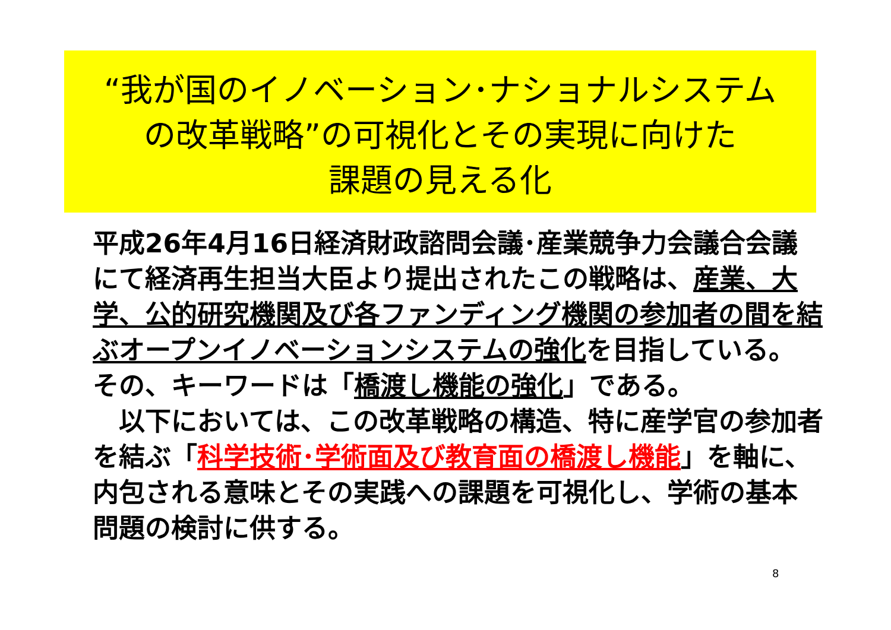“我が国のイノベーション･ナショナルシステム
の改革戦略”の可視化とその実現に向けた
課題の見える化
平成26年4月16日経済財政諮問会議･産業競争力会議合会議にて経済再生担当大臣より提出されたこの戦略は、産業、大学、公的研究機関及び各ファンディング機関の参加者の間を結ぶオープンイノベーションシステムの強化を目指している。
その、キーワードは「橋渡し機能の強化」である。
　以下においては、この改革戦略の構造、特に産学官の参加者を結ぶ「科学技術･学術面及び教育面の橋渡し機能」を軸に、内包される意味とその実践への課題を可視化し、学術の基本問題の検討に供する。
8